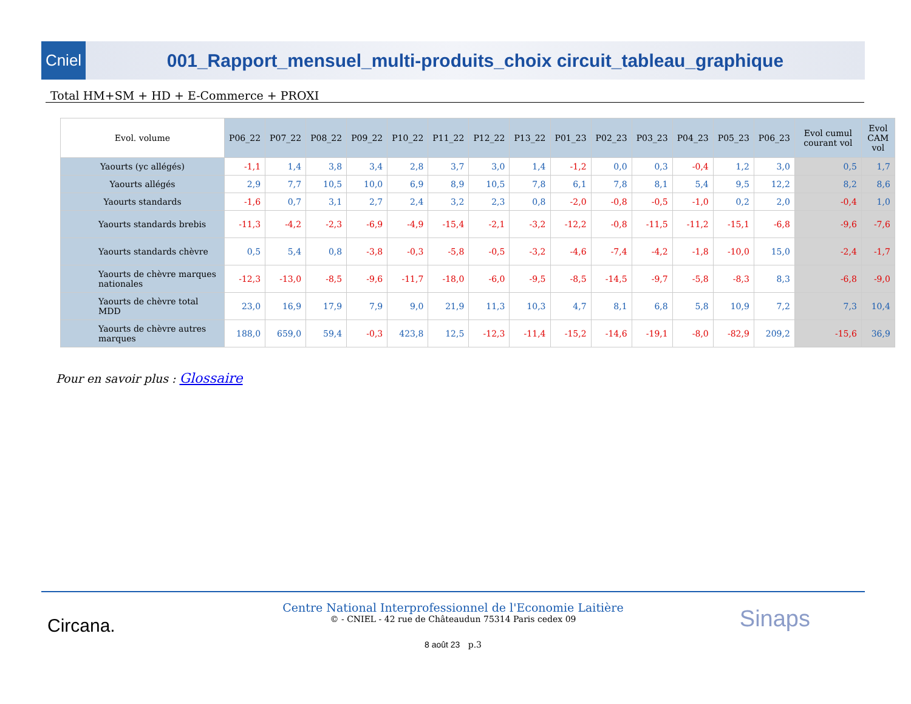Cniel
001_Rapport_mensuel_multi-produits_choix circuit_tableau_graphique
Total HM+SM + HD + E-Commerce + PROXI
| Evol. volume | P06_22 | P07_22 | P08_22 | P09_22 | P10_22 | P11_22 | P12_22 | P13_22 | P01_23 | P02_23 | P03_23 | P04_23 | P05_23 | P06_23 | Evol cumul courant vol | Evol CAM vol |
| --- | --- | --- | --- | --- | --- | --- | --- | --- | --- | --- | --- | --- | --- | --- | --- | --- |
| Yaourts (yc allégés) | -1,1 | 1,4 | 3,8 | 3,4 | 2,8 | 3,7 | 3,0 | 1,4 | -1,2 | 0,0 | 0,3 | -0,4 | 1,2 | 3,0 | 0,5 | 1,7 |
| Yaourts allégés | 2,9 | 7,7 | 10,5 | 10,0 | 6,9 | 8,9 | 10,5 | 7,8 | 6,1 | 7,8 | 8,1 | 5,4 | 9,5 | 12,2 | 8,2 | 8,6 |
| Yaourts standards | -1,6 | 0,7 | 3,1 | 2,7 | 2,4 | 3,2 | 2,3 | 0,8 | -2,0 | -0,8 | -0,5 | -1,0 | 0,2 | 2,0 | -0,4 | 1,0 |
| Yaourts standards brebis | -11,3 | -4,2 | -2,3 | -6,9 | -4,9 | -15,4 | -2,1 | -3,2 | -12,2 | -0,8 | -11,5 | -11,2 | -15,1 | -6,8 | -9,6 | -7,6 |
| Yaourts standards chèvre | 0,5 | 5,4 | 0,8 | -3,8 | -0,3 | -5,8 | -0,5 | -3,2 | -4,6 | -7,4 | -4,2 | -1,8 | -10,0 | 15,0 | -2,4 | -1,7 |
| Yaourts de chèvre marques nationales | -12,3 | -13,0 | -8,5 | -9,6 | -11,7 | -18,0 | -6,0 | -9,5 | -8,5 | -14,5 | -9,7 | -5,8 | -8,3 | 8,3 | -6,8 | -9,0 |
| Yaourts de chèvre total MDD | 23,0 | 16,9 | 17,9 | 7,9 | 9,0 | 21,9 | 11,3 | 10,3 | 4,7 | 8,1 | 6,8 | 5,8 | 10,9 | 7,2 | 7,3 | 10,4 |
| Yaourts de chèvre autres marques | 188,0 | 659,0 | 59,4 | -0,3 | 423,8 | 12,5 | -12,3 | -11,4 | -15,2 | -14,6 | -19,1 | -8,0 | -82,9 | 209,2 | -15,6 | 36,9 |
Pour en savoir plus : Glossaire
Circana.
Centre National Interprofessionnel de l'Economie Laitière
© - CNIEL - 42 rue de Châteaudun 75314 Paris cedex 09
8 août 23 p.3
Sinaps